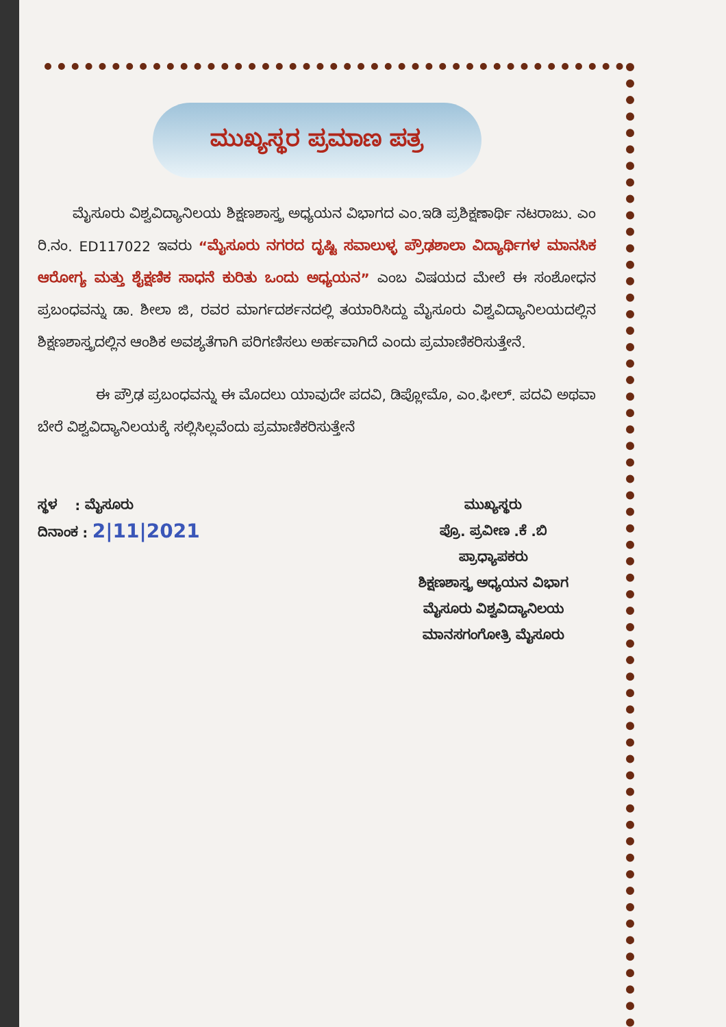ಮುಖ್ಯಸ್ಥರ ಪ್ರಮಾಣ ಪತ್ರ
ಮೈಸೂರು ವಿಶ್ವವಿದ್ಯಾನಿಲಯ ಶಿಕ್ಷಣಶಾಸ್ತ್ರ ಅಧ್ಯಯನ ವಿಭಾಗದ ಎಂ.ಇಡಿ ಪ್ರಶಿಕ್ಷಣಾರ್ಥಿ ನಟರಾಜು. ಎಂ ರಿ.ನಂ. ED117022 ಇವರು “ಮೈಸೂರು ನಗರದ ದೃಷ್ಟಿ ಸವಾಲುಳ್ಳ ಪ್ರೌಢಶಾಲಾ ವಿದ್ಯಾರ್ಥಿಗಳ ಮಾನಸಿಕ ಆರೋಗ್ಯ ಮತ್ತು ಶೈಕ್ಷಣಿಕ ಸಾಧನೆ ಕುರಿತು ಒಂದು ಅಧ್ಯಯನ” ಎಂಬ ವಿಷಯದ ಮೇಲೆ ಈ ಸಂಶೋಧನ ಪ್ರಬಂಧವನ್ನು ಡಾ. ಶೀಲಾ ಜಿ, ರವರ ಮಾರ್ಗದರ್ಶನದಲ್ಲಿ ತಯಾರಿಸಿದ್ದು ಮೈಸೂರು ವಿಶ್ವವಿದ್ಯಾನಿಲಯದಲ್ಲಿನ ಶಿಕ್ಷಣಶಾಸ್ತ್ರದಲ್ಲಿನ ಆಂಶಿಕ ಅವಶ್ಯತೆಗಾಗಿ ಪರಿಗಣಿಸಲು ಅರ್ಹವಾಗಿದೆ ಎಂದು ಪ್ರಮಾಣಿಕರಿಸುತ್ತೇನೆ.
ಈ ಪ್ರೌಢ ಪ್ರಬಂಧವನ್ನು ಈ ಮೊದಲು ಯಾವುದೇ ಪದವಿ, ಡಿಪ್ಲೋಮೊ, ಎಂ.ಫೀಲ್. ಪದವಿ ಅಥವಾ ಬೇರೆ ವಿಶ್ವವಿದ್ಯಾನಿಲಯಕ್ಕೆ ಸಲ್ಲಿಸಿಲ್ಲವೆಂದು ಪ್ರಮಾಣಿಕರಿಸುತ್ತೇನೆ
ಸ್ಥಳ : ಮೈಸೂರು
ದಿನಾಂಕ : 2|11|2021
ಮುಖ್ಯಸ್ಥರು
ಪ್ರೊ. ಪ್ರವೀಣ .ಕೆ .ಬಿ
ಪ್ರಾಧ್ಯಾಪಕರು
ಶಿಕ್ಷಣಶಾಸ್ತ್ರ ಅಧ್ಯಯನ ವಿಭಾಗ
ಮೈಸೂರು ವಿಶ್ವವಿದ್ಯಾನಿಲಯ
ಮಾನಸಗಂಗೋತ್ರಿ ಮೈಸೂರು